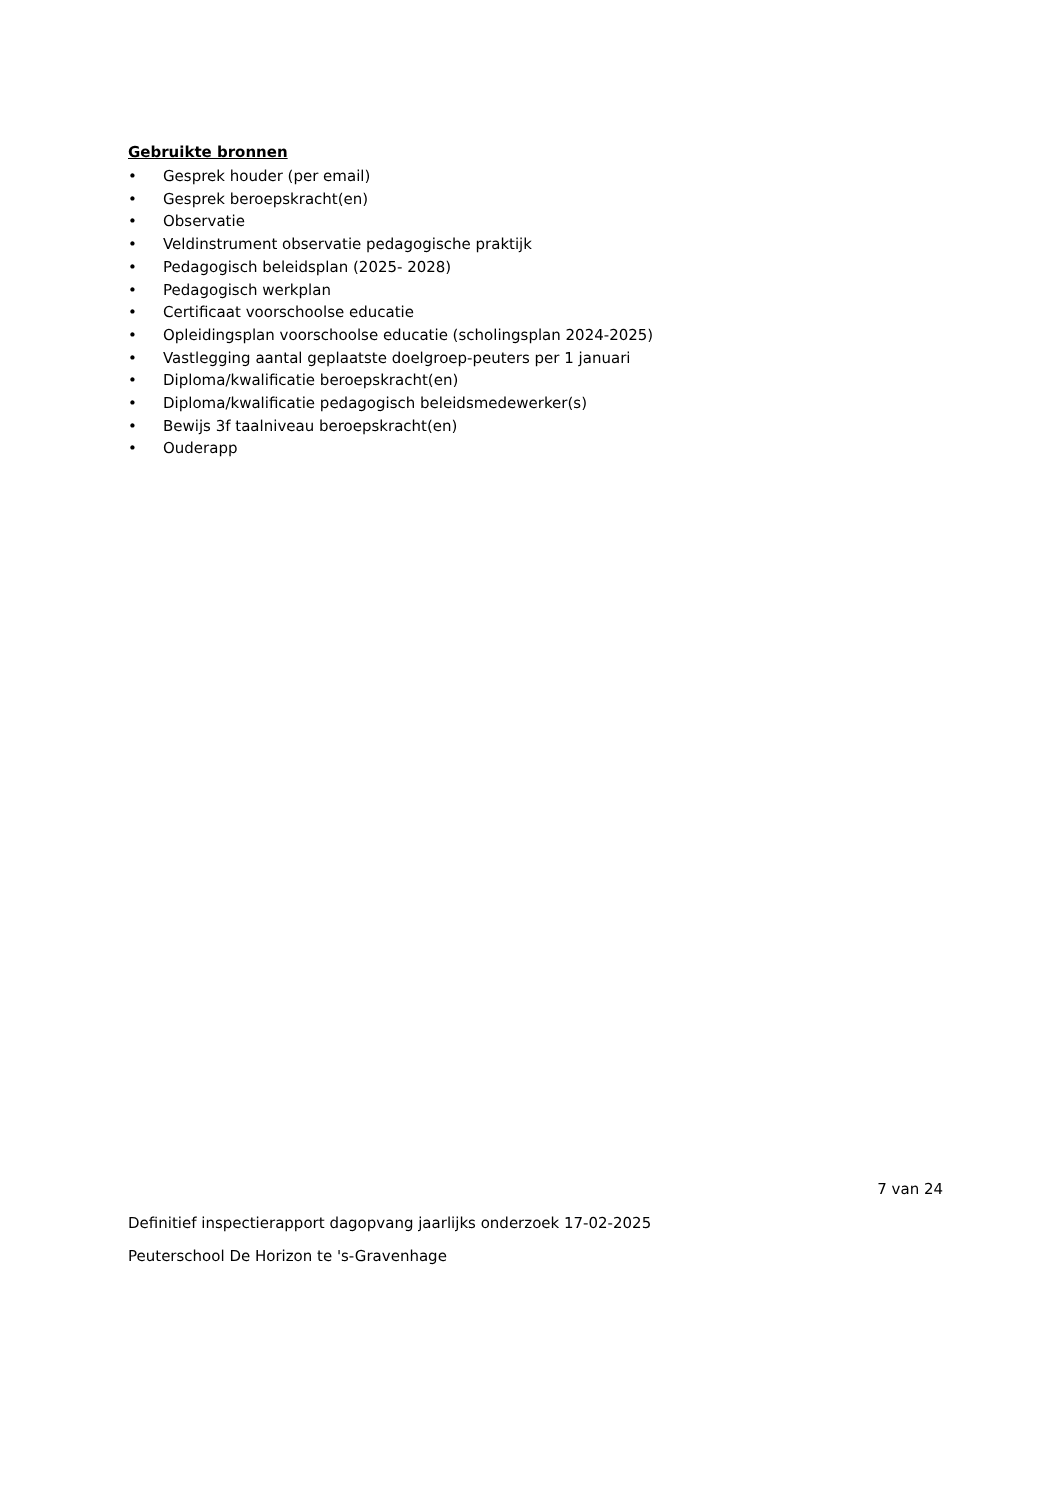Gebruikte bronnen
• Gesprek houder (per email)
• Gesprek beroepskracht(en)
• Observatie
• Veldinstrument observatie pedagogische praktijk
• Pedagogisch beleidsplan (2025- 2028)
• Pedagogisch werkplan
• Certificaat voorschoolse educatie
• Opleidingsplan voorschoolse educatie (scholingsplan 2024-2025)
• Vastlegging aantal geplaatste doelgroep-peuters per 1 januari
• Diploma/kwalificatie beroepskracht(en)
• Diploma/kwalificatie pedagogisch beleidsmedewerker(s)
• Bewijs 3f taalniveau beroepskracht(en)
• Ouderapp
7 van 24
Definitief inspectierapport dagopvang jaarlijks onderzoek 17-02-2025
Peuterschool De Horizon te 's-Gravenhage